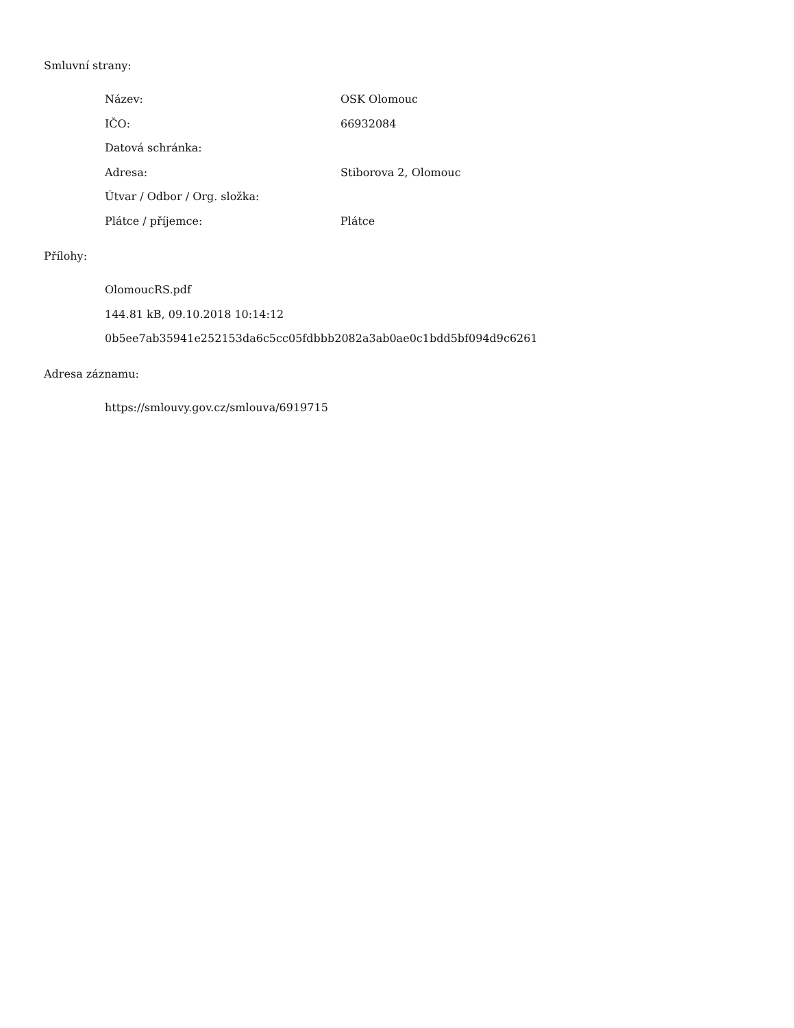Smluvní strany:
| Název: | OSK Olomouc |
| IČO: | 66932084 |
| Datová schránka: | |
| Adresa: | Stiborova 2, Olomouc |
| Útvar / Odbor / Org. složka: | |
| Plátce / příjemce: | Plátce |
Přílohy:
OlomoucRS.pdf
144.81 kB, 09.10.2018 10:14:12
0b5ee7ab35941e252153da6c5cc05fdbbb2082a3ab0ae0c1bdd5bf094d9c6261
Adresa záznamu:
https://smlouvy.gov.cz/smlouva/6919715